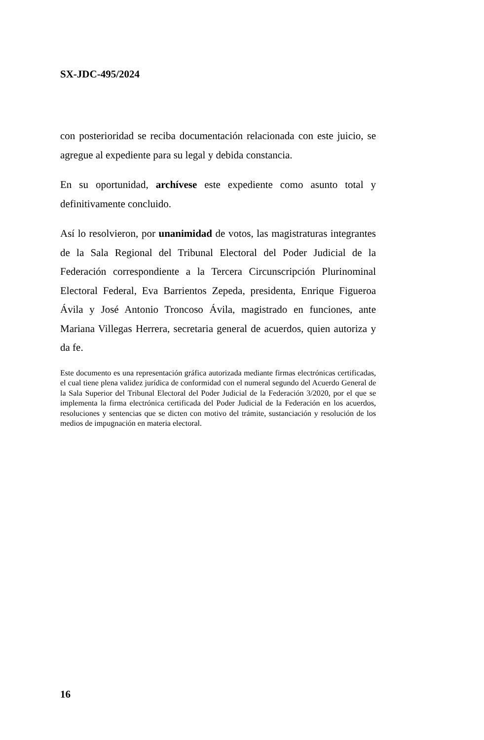SX-JDC-495/2024
con posterioridad se reciba documentación relacionada con este juicio, se agregue al expediente para su legal y debida constancia.
En su oportunidad, archívese este expediente como asunto total y definitivamente concluido.
Así lo resolvieron, por unanimidad de votos, las magistraturas integrantes de la Sala Regional del Tribunal Electoral del Poder Judicial de la Federación correspondiente a la Tercera Circunscripción Plurinominal Electoral Federal, Eva Barrientos Zepeda, presidenta, Enrique Figueroa Ávila y José Antonio Troncoso Ávila, magistrado en funciones, ante Mariana Villegas Herrera, secretaria general de acuerdos, quien autoriza y da fe.
Este documento es una representación gráfica autorizada mediante firmas electrónicas certificadas, el cual tiene plena validez jurídica de conformidad con el numeral segundo del Acuerdo General de la Sala Superior del Tribunal Electoral del Poder Judicial de la Federación 3/2020, por el que se implementa la firma electrónica certificada del Poder Judicial de la Federación en los acuerdos, resoluciones y sentencias que se dicten con motivo del trámite, sustanciación y resolución de los medios de impugnación en materia electoral.
16